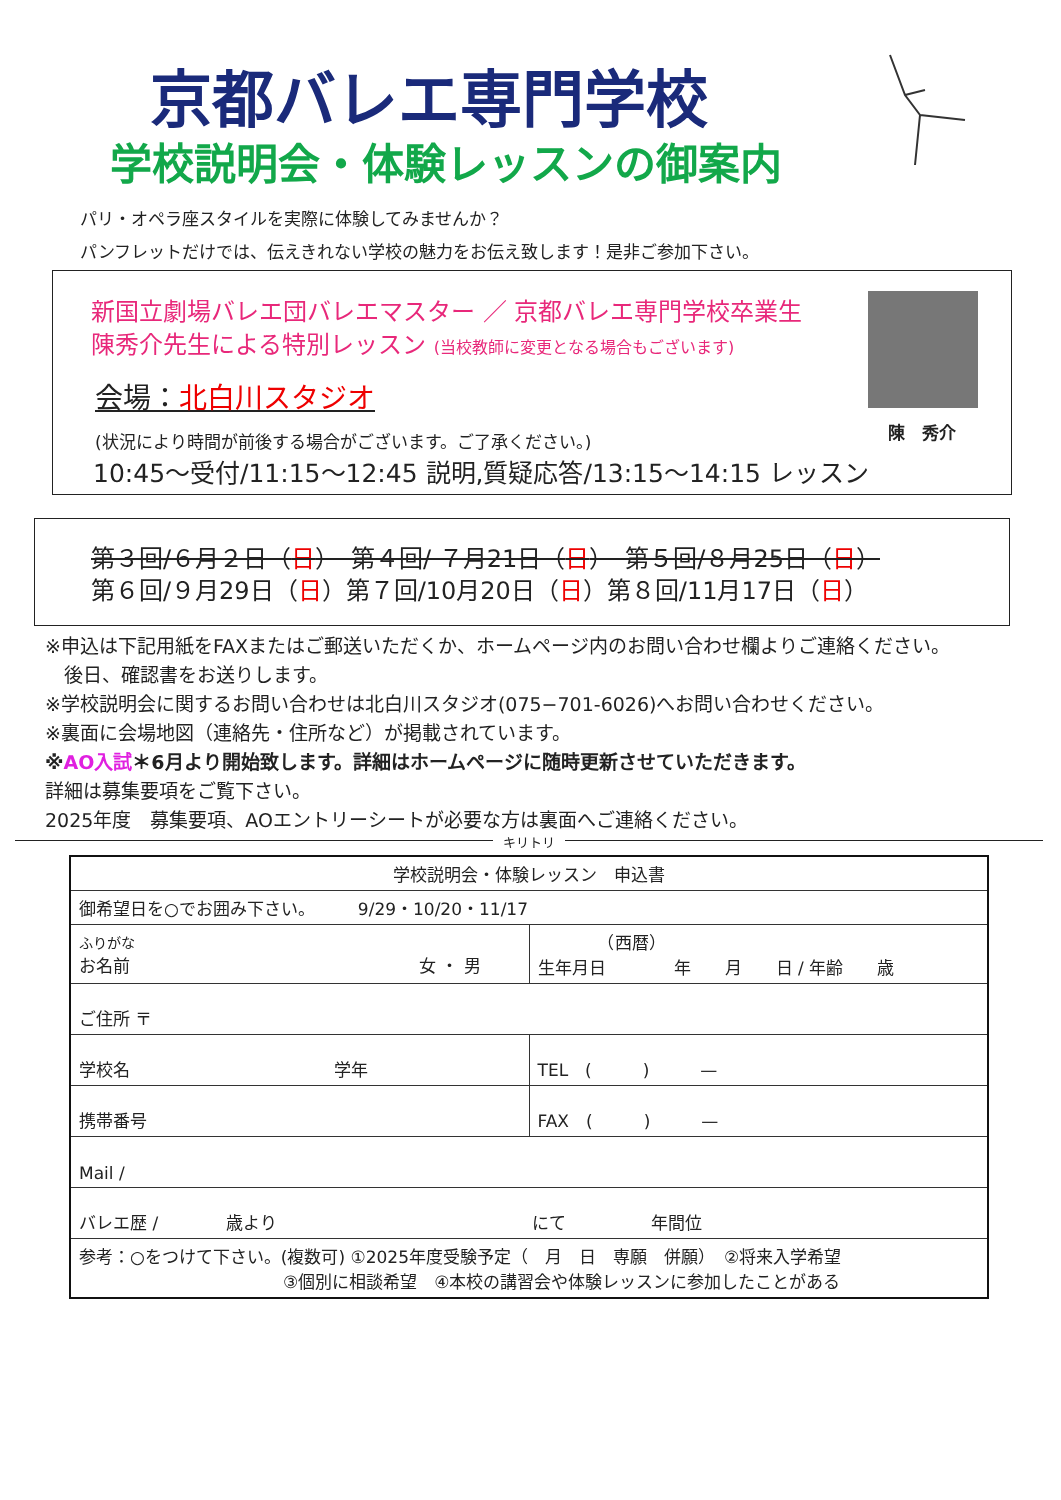京都バレエ専門学校
学校説明会・体験レッスンの御案内
パリ・オペラ座スタイルを実際に体験してみませんか？
パンフレットだけでは、伝えきれない学校の魅力をお伝え致します！是非ご参加下さい。
新国立劇場バレエ団バレエマスター ／ 京都バレエ専門学校卒業生
陳秀介先生による特別レッスン (当校教師に変更となる場合もございます)
会場：北白川スタジオ
(状況により時間が前後する場合がございます。ご了承ください。)
10:45～受付/11:15～12:45 説明,質疑応答/13:15～14:15 レッスン
陳　秀介
第３回/６月２日（日）　第４回/ ７月21日（日）　第５回/８月25日（日）
第６回/９月29日（日）第７回/10月20日（日）第８回/11月17日（日）
※申込は下記用紙をFAXまたはご郵送いただくか、ホームページ内のお問い合わせ欄よりご連絡ください。
　後日、確認書をお送りします。
※学校説明会に関するお問い合わせは北白川スタジオ(075−701-6026)へお問い合わせください。
※裏面に会場地図（連絡先・住所など）が掲載されています。
※AO入試＊6月より開始致します。詳細はホームページに随時更新させていただきます。
詳細は募集要項をご覧下さい。
2025年度　募集要項、AOエントリーシートが必要な方は裏面へご連絡ください。
キリトリ
| 学校説明会・体験レッスン 申込書 | |
| --- | --- |
| 御希望日を○でお囲み下さい。 9/29・10/20・11/17 | |
| ふりがな お名前 女 ・ 男 | （西暦） 生年月日 年 月 日 / 年齢 歳 |
| ご住所 〒 | |
| 学校名 学年 | TEL ( ) — |
| 携帯番号 | FAX ( ) — |
| Mail / | |
| バレエ歴 / 歳より にて 年間位 | |
| 参考：○をつけて下さい。(複数可) ①2025年度受験予定（ 月 日 専願 併願） ②将来入学希望 ③個別に相談希望 ④本校の講習会や体験レッスンに参加したことがある | |